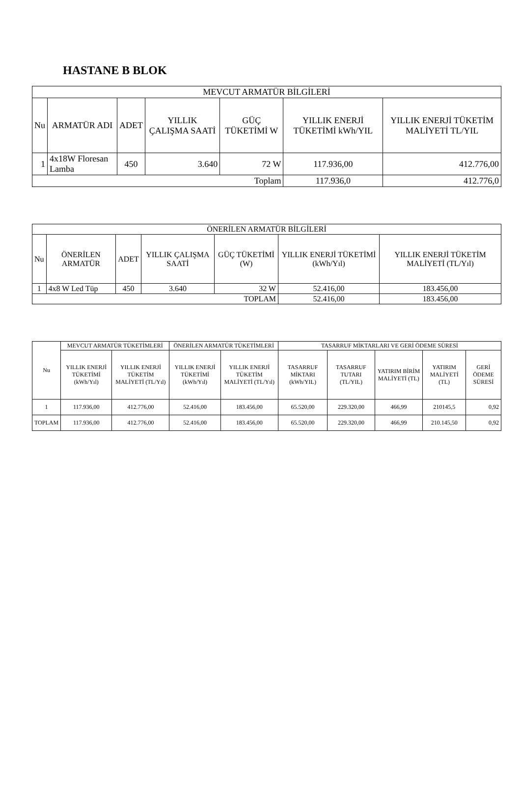HASTANE B BLOK
| MEVCUT ARMATÜR BİLGİLERİ | | | | | | |
| --- | --- | --- | --- | --- | --- | --- |
| Nu | ARMATÜR ADI | ADET | YILLIK ÇALIŞMA SAATİ | GÜÇ TÜKETİMİ W | YILLIK ENERJİ TÜKETİMİ kWh/YIL | YILLIK ENERJİ TÜKETİM MALİYETİ TL/YIL |
| 1 | 4x18W Floresan Lamba | 450 | 3.640 | 72 W | 117.936,00 | 412.776,00 |
| Toplam | | | | | 117.936,0 | 412.776,0 |
| ÖNERİLEN ARMATÜR BİLGİLERİ | | | | | | |
| --- | --- | --- | --- | --- | --- | --- |
| Nu | ÖNERİLEN ARMATÜR | ADET | YILLIK ÇALIŞMA SAATİ | GÜÇ TÜKETİMİ (W) | YILLIK ENERJİ TÜKETİMİ (kWh/Yıl) | YILLIK ENERJİ TÜKETİM MALİYETİ (TL/Yıl) |
| 1 | 4x8 W Led Tüp | 450 | 3.640 | 32 W | 52.416,00 | 183.456,00 |
| TOPLAM | | | | | 52.416,00 | 183.456,00 |
| Nu | MEVCUT ARMATÜR TÜKETİMLERİ | | ÖNERİLEN ARMATÜR TÜKETİMLERİ | | TASARRUF MİKTARLARI VE GERİ ÖDEME SÜRESİ | | | | |
| --- | --- | --- | --- | --- | --- | --- | --- | --- | --- |
| | YILLIK ENERJİ TÜKETİMİ (kWh/Yıl) | YILLIK ENERJİ TÜKETİM MALİYETİ (TL/Yıl) | YILLIK ENERJİ TÜKETİMİ (kWh/Yıl) | YILLIK ENERJİ TÜKETİM MALİYETİ (TL/Yıl) | TASARRUF MİKTARI (kWh/YIL) | TASARRUF TUTARI (TL/YIL) | YATIRIM BİRİM MALİYETİ (TL) | YATIRIM MALİYETİ (TL) | GERİ ÖDEME SÜRESİ |
| 1 | 117.936,00 | 412.776,00 | 52.416,00 | 183.456,00 | 65.520,00 | 229.320,00 | 466,99 | 210145,5 | 0,92 |
| TOPLAM | 117.936,00 | 412.776,00 | 52.416,00 | 183.456,00 | 65.520,00 | 229.320,00 | 466,99 | 210.145,50 | 0,92 |